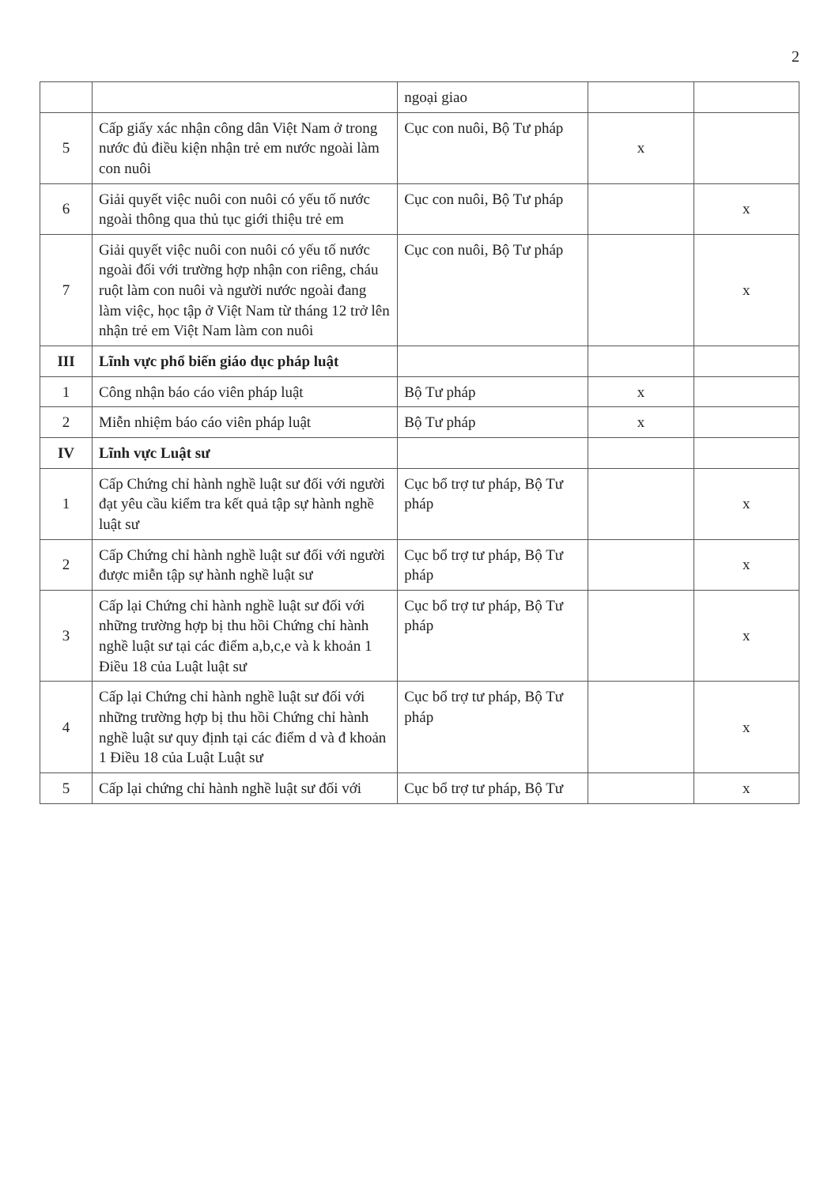2
| | | ngoại giao | | |
| 5 | Cấp giấy xác nhận công dân Việt Nam ở trong nước đủ điều kiện nhận trẻ em nước ngoài làm con nuôi | Cục con nuôi, Bộ Tư pháp | x | |
| 6 | Giải quyết việc nuôi con nuôi có yếu tố nước ngoài thông qua thủ tục giới thiệu trẻ em | Cục con nuôi, Bộ Tư pháp | | x |
| 7 | Giải quyết việc nuôi con nuôi có yếu tố nước ngoài đối với trường hợp nhận con riêng, cháu ruột làm con nuôi và người nước ngoài đang làm việc, học tập ở Việt Nam từ tháng 12 trở lên nhận trẻ em Việt Nam làm con nuôi | Cục con nuôi, Bộ Tư pháp | | x |
| III | Lĩnh vực phổ biến giáo dục pháp luật | | | |
| 1 | Công nhận báo cáo viên pháp luật | Bộ Tư pháp | x | |
| 2 | Miễn nhiệm báo cáo viên pháp luật | Bộ Tư pháp | x | |
| IV | Lĩnh vực Luật sư | | | |
| 1 | Cấp Chứng chỉ hành nghề luật sư đối với người đạt yêu cầu kiểm tra kết quả tập sự hành nghề luật sư | Cục bổ trợ tư pháp, Bộ Tư pháp | | x |
| 2 | Cấp Chứng chỉ hành nghề luật sư đối với người được miễn tập sự hành nghề luật sư | Cục bổ trợ tư pháp, Bộ Tư pháp | | x |
| 3 | Cấp lại Chứng chỉ hành nghề luật sư đối với những trường hợp bị thu hồi Chứng chỉ hành nghề luật sư tại các điểm a,b,c,e và k khoản 1 Điều 18 của Luật luật sư | Cục bổ trợ tư pháp, Bộ Tư pháp | | x |
| 4 | Cấp lại Chứng chỉ hành nghề luật sư đối với những trường hợp bị thu hồi Chứng chỉ hành nghề luật sư quy định tại các điểm d và đ khoản 1 Điều 18 của Luật Luật sư | Cục bổ trợ tư pháp, Bộ Tư pháp | | x |
| 5 | Cấp lại chứng chỉ hành nghề luật sư đối với | Cục bổ trợ tư pháp, Bộ Tư | | x |